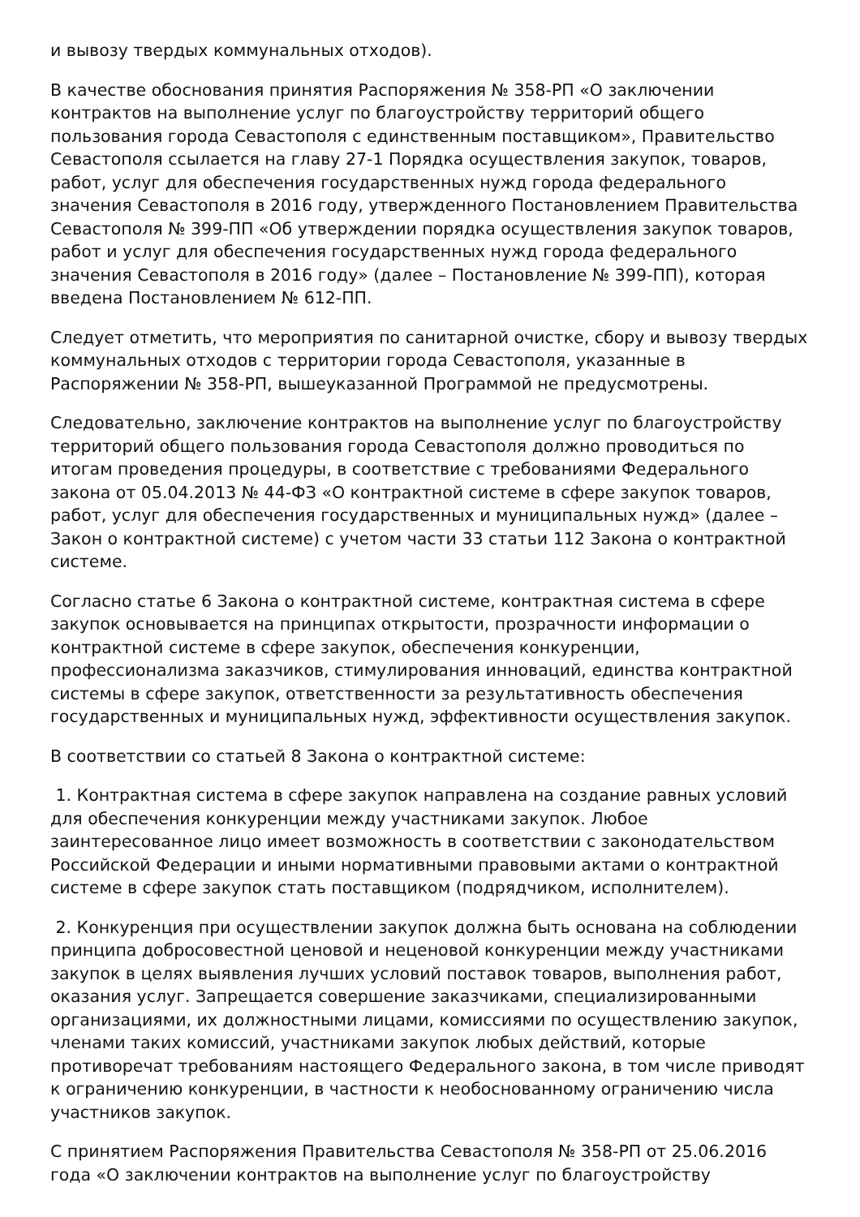и вывозу твердых коммунальных отходов).
В качестве обоснования принятия Распоряжения № 358-РП «О заключении контрактов на выполнение услуг по благоустройству территорий общего пользования города Севастополя с единственным поставщиком», Правительство Севастополя ссылается на главу 27-1 Порядка осуществления закупок, товаров, работ, услуг для обеспечения государственных нужд города федерального значения Севастополя в 2016 году, утвержденного Постановлением Правительства Севастополя № 399-ПП «Об утверждении порядка осуществления закупок товаров, работ и услуг для обеспечения государственных нужд города федерального значения Севастополя в 2016 году» (далее – Постановление № 399-ПП), которая введена Постановлением № 612-ПП.
Следует отметить, что мероприятия по санитарной очистке, сбору и вывозу твердых коммунальных отходов с территории города Севастополя, указанные в Распоряжении № 358-РП, вышеуказанной Программой не предусмотрены.
Следовательно, заключение контрактов на выполнение услуг по благоустройству территорий общего пользования города Севастополя должно проводиться по итогам проведения процедуры, в соответствие с требованиями Федерального закона от 05.04.2013 № 44-ФЗ «О контрактной системе в сфере закупок товаров, работ, услуг для обеспечения государственных и муниципальных нужд» (далее – Закон о контрактной системе) с учетом части 33 статьи 112 Закона о контрактной системе.
Согласно статье 6 Закона о контрактной системе, контрактная система в сфере закупок основывается на принципах открытости, прозрачности информации о контрактной системе в сфере закупок, обеспечения конкуренции, профессионализма заказчиков, стимулирования инноваций, единства контрактной системы в сфере закупок, ответственности за результативность обеспечения государственных и муниципальных нужд, эффективности осуществления закупок.
В соответствии со статьей 8 Закона о контрактной системе:
1. Контрактная система в сфере закупок направлена на создание равных условий для обеспечения конкуренции между участниками закупок. Любое заинтересованное лицо имеет возможность в соответствии с законодательством Российской Федерации и иными нормативными правовыми актами о контрактной системе в сфере закупок стать поставщиком (подрядчиком, исполнителем).
2. Конкуренция при осуществлении закупок должна быть основана на соблюдении принципа добросовестной ценовой и неценовой конкуренции между участниками закупок в целях выявления лучших условий поставок товаров, выполнения работ, оказания услуг. Запрещается совершение заказчиками, специализированными организациями, их должностными лицами, комиссиями по осуществлению закупок, членами таких комиссий, участниками закупок любых действий, которые противоречат требованиям настоящего Федерального закона, в том числе приводят к ограничению конкуренции, в частности к необоснованному ограничению числа участников закупок.
С принятием Распоряжения Правительства Севастополя № 358-РП от 25.06.2016 года «О заключении контрактов на выполнение услуг по благоустройству